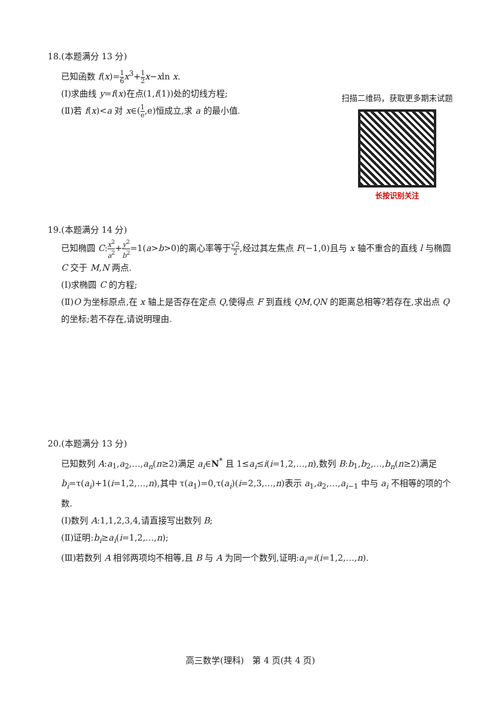18.(本题满分 13 分)
已知函数 f(x)=1 6 x<sup>3</sup>+1 2 x−xln x.
(Ⅰ)求曲线 y=f(x)在点(1,f(1))处的切线方程;
(Ⅱ)若 f(x)<a 对 x∈(1 e,e)恒成立,求 a 的最小值.
扫描二维码，获取更多期末试题
长按识别关注
19.(本题满分 14 分)
已知椭圆 C:x<sup>2</sup> a<sup>2</sup>+y<sup>2</sup> b<sup>2</sup>=1(a>b>0)的离心率等于√2 2,经过其左焦点 F(−1,0)且与 x 轴不重合的直线 l 与椭圆 C 交于 M,N 两点.
(Ⅰ)求椭圆 C 的方程;
(Ⅱ)O 为坐标原点,在 x 轴上是否存在定点 Q,使得点 F 到直线 QM,QN 的距离总相等?若存在,求出点 Q 的坐标;若不存在,请说明理由.
20.(本题满分 13 分)
已知数列 A:a<sub>1</sub>,a<sub>2</sub>,…,a<sub>n</sub>(n≥2)满足 a<sub>i</sub>∈N<sup>*</sup> 且 1≤a<sub>i</sub>≤i(i=1,2,…,n),数列 B:b<sub>1</sub>,b<sub>2</sub>,…,b<sub>n</sub>(n≥2)满足 b<sub>i</sub>=τ(a<sub>i</sub>)+1(i=1,2,…,n),其中 τ(a<sub>1</sub>)=0,τ(a<sub>i</sub>)(i=2,3,…,n)表示 a<sub>1</sub>,a<sub>2</sub>,…,a<sub>i−1</sub> 中与 a<sub>i</sub> 不相等的项的个数.
(Ⅰ)数列 A:1,1,2,3,4,请直接写出数列 B;
(Ⅱ)证明:b<sub>i</sub>≥a<sub>i</sub>(i=1,2,…,n);
(Ⅲ)若数列 A 相邻两项均不相等,且 B 与 A 为同一个数列,证明:a<sub>i</sub>=i(i=1,2,…,n).
高三数学(理科)　第 4 页(共 4 页)